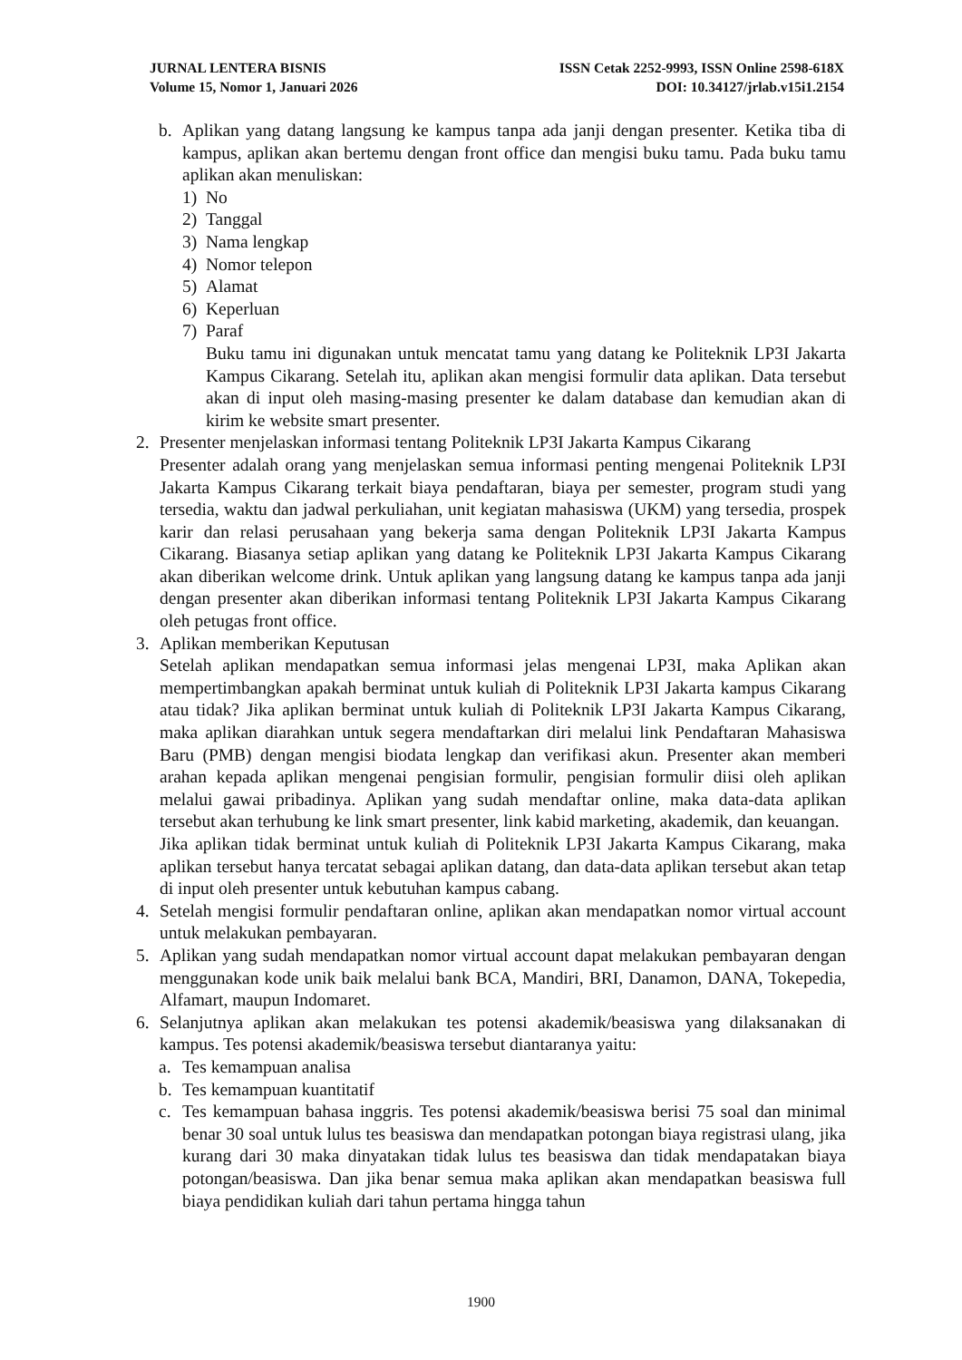JURNAL LENTERA BISNIS
Volume 15, Nomor 1, Januari 2026
ISSN Cetak 2252-9993, ISSN Online 2598-618X
DOI: 10.34127/jrlab.v15i1.2154
b. Aplikan yang datang langsung ke kampus tanpa ada janji dengan presenter. Ketika tiba di kampus, aplikan akan bertemu dengan front office dan mengisi buku tamu. Pada buku tamu aplikan akan menuliskan:
1) No
2) Tanggal
3) Nama lengkap
4) Nomor telepon
5) Alamat
6) Keperluan
7) Paraf
Buku tamu ini digunakan untuk mencatat tamu yang datang ke Politeknik LP3I Jakarta Kampus Cikarang. Setelah itu, aplikan akan mengisi formulir data aplikan. Data tersebut akan di input oleh masing-masing presenter ke dalam database dan kemudian akan di kirim ke website smart presenter.
2. Presenter menjelaskan informasi tentang Politeknik LP3I Jakarta Kampus Cikarang
Presenter adalah orang yang menjelaskan semua informasi penting mengenai Politeknik LP3I Jakarta Kampus Cikarang terkait biaya pendaftaran, biaya per semester, program studi yang tersedia, waktu dan jadwal perkuliahan, unit kegiatan mahasiswa (UKM) yang tersedia, prospek karir dan relasi perusahaan yang bekerja sama dengan Politeknik LP3I Jakarta Kampus Cikarang. Biasanya setiap aplikan yang datang ke Politeknik LP3I Jakarta Kampus Cikarang akan diberikan welcome drink. Untuk aplikan yang langsung datang ke kampus tanpa ada janji dengan presenter akan diberikan informasi tentang Politeknik LP3I Jakarta Kampus Cikarang oleh petugas front office.
3. Aplikan memberikan Keputusan
Setelah aplikan mendapatkan semua informasi jelas mengenai LP3I, maka Aplikan akan mempertimbangkan apakah berminat untuk kuliah di Politeknik LP3I Jakarta kampus Cikarang atau tidak? Jika aplikan berminat untuk kuliah di Politeknik LP3I Jakarta Kampus Cikarang, maka aplikan diarahkan untuk segera mendaftarkan diri melalui link Pendaftaran Mahasiswa Baru (PMB) dengan mengisi biodata lengkap dan verifikasi akun. Presenter akan memberi arahan kepada aplikan mengenai pengisian formulir, pengisian formulir diisi oleh aplikan melalui gawai pribadinya. Aplikan yang sudah mendaftar online, maka data-data aplikan tersebut akan terhubung ke link smart presenter, link kabid marketing, akademik, dan keuangan.
Jika aplikan tidak berminat untuk kuliah di Politeknik LP3I Jakarta Kampus Cikarang, maka aplikan tersebut hanya tercatat sebagai aplikan datang, dan data-data aplikan tersebut akan tetap di input oleh presenter untuk kebutuhan kampus cabang.
4. Setelah mengisi formulir pendaftaran online, aplikan akan mendapatkan nomor virtual account untuk melakukan pembayaran.
5. Aplikan yang sudah mendapatkan nomor virtual account dapat melakukan pembayaran dengan menggunakan kode unik baik melalui bank BCA, Mandiri, BRI, Danamon, DANA, Tokepedia, Alfamart, maupun Indomaret.
6. Selanjutnya aplikan akan melakukan tes potensi akademik/beasiswa yang dilaksanakan di kampus. Tes potensi akademik/beasiswa tersebut diantaranya yaitu:
a. Tes kemampuan analisa
b. Tes kemampuan kuantitatif
c. Tes kemampuan bahasa inggris. Tes potensi akademik/beasiswa berisi 75 soal dan minimal benar 30 soal untuk lulus tes beasiswa dan mendapatkan potongan biaya registrasi ulang, jika kurang dari 30 maka dinyatakan tidak lulus tes beasiswa dan tidak mendapatakan biaya potongan/beasiswa. Dan jika benar semua maka aplikan akan mendapatkan beasiswa full biaya pendidikan kuliah dari tahun pertama hingga tahun
1900